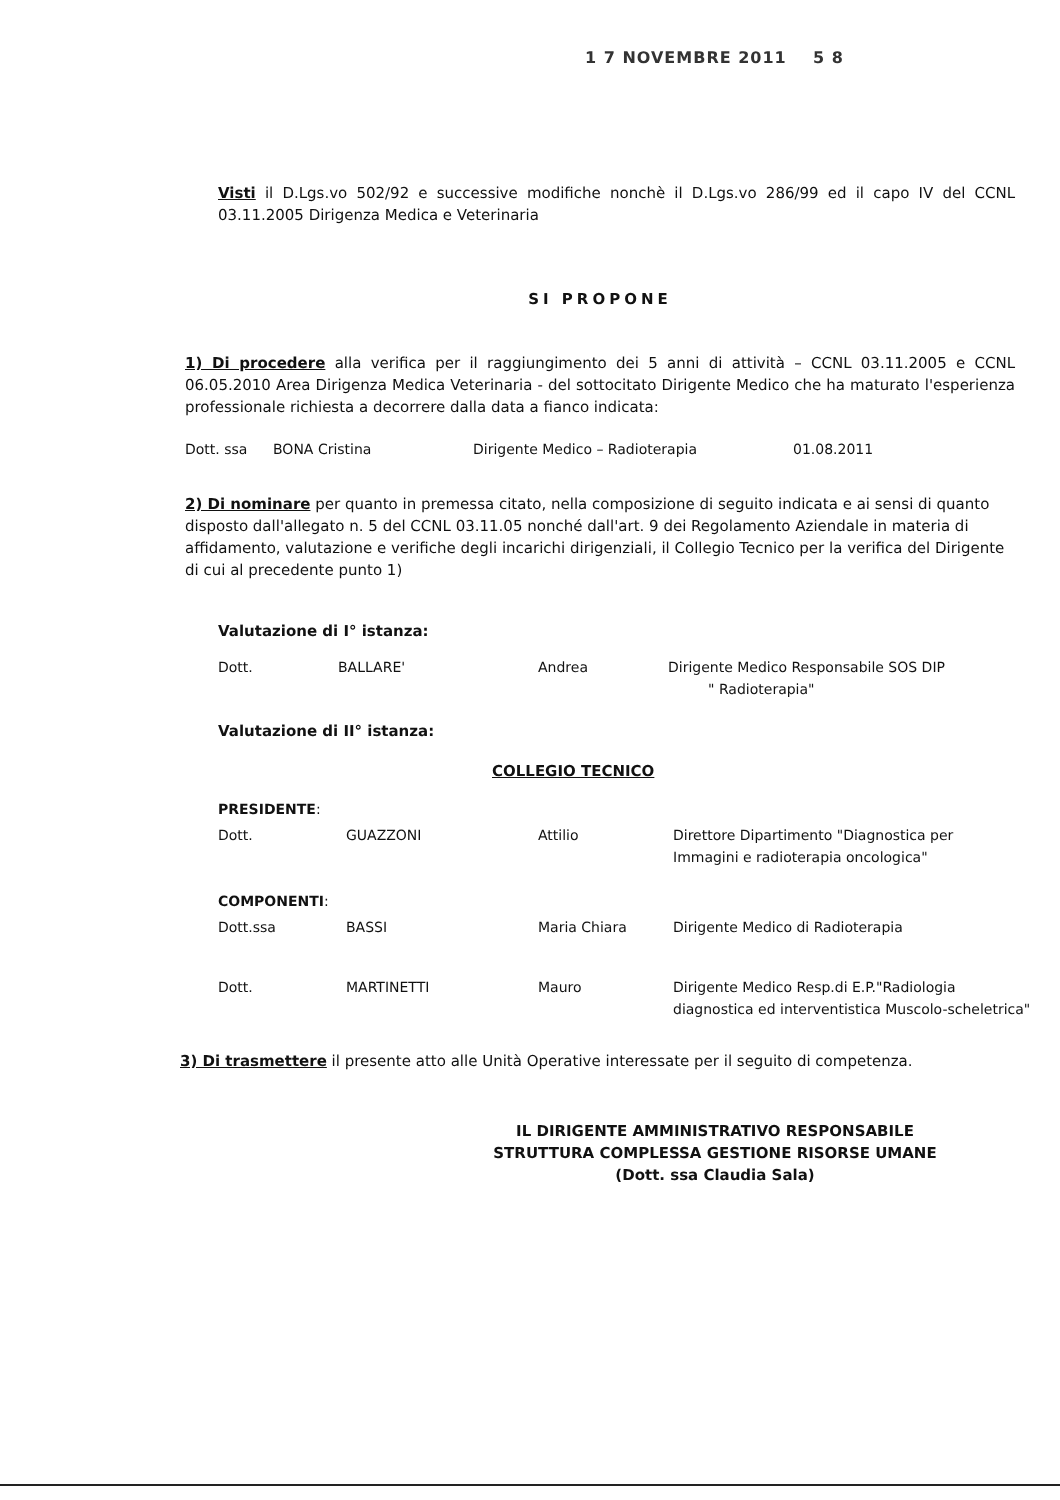1 7 NOVEMBRE 2011 5 8
Visti il D.Lgs.vo 502/92 e successive modifiche nonchè il D.Lgs.vo 286/99 ed il capo IV del CCNL 03.11.2005 Dirigenza Medica e Veterinaria
SI PROPONE
1) Di procedere alla verifica per il raggiungimento dei 5 anni di attività – CCNL 03.11.2005 e CCNL 06.05.2010 Area Dirigenza Medica Veterinaria - del sottocitato Dirigente Medico che ha maturato l'esperienza professionale richiesta a decorrere dalla data a fianco indicata:
| Dott. ssa | BONA Cristina | Dirigente Medico – Radioterapia | 01.08.2011 |
2) Di nominare per quanto in premessa citato, nella composizione di seguito indicata e ai sensi di quanto disposto dall'allegato n. 5 del CCNL 03.11.05 nonché dall'art. 9 dei Regolamento Aziendale in materia di affidamento, valutazione e verifiche degli incarichi dirigenziali, il Collegio Tecnico per la verifica del Dirigente di cui al precedente punto 1)
Valutazione di I° istanza:
| Dott. | BALLARE' | Andrea | Dirigente Medico Responsabile SOS DIP " Radioterapia" |
Valutazione di II° istanza:
COLLEGIO TECNICO
| PRESIDENTE : | | | |
| Dott. | GUAZZONI | Attilio | Direttore Dipartimento "Diagnostica per Immagini e radioterapia oncologica" |
| COMPONENTI : | | | |
| Dott.ssa | BASSI | Maria Chiara | Dirigente Medico di Radioterapia |
| Dott. | MARTINETTI | Mauro | Dirigente Medico Resp.di E.P."Radiologia diagnostica ed interventistica Muscolo-scheletrica" |
3) Di trasmettere il presente atto alle Unità Operative interessate per il seguito di competenza.
IL DIRIGENTE AMMINISTRATIVO RESPONSABILE
STRUTTURA COMPLESSA GESTIONE RISORSE UMANE
(Dott. ssa Claudia Sala)